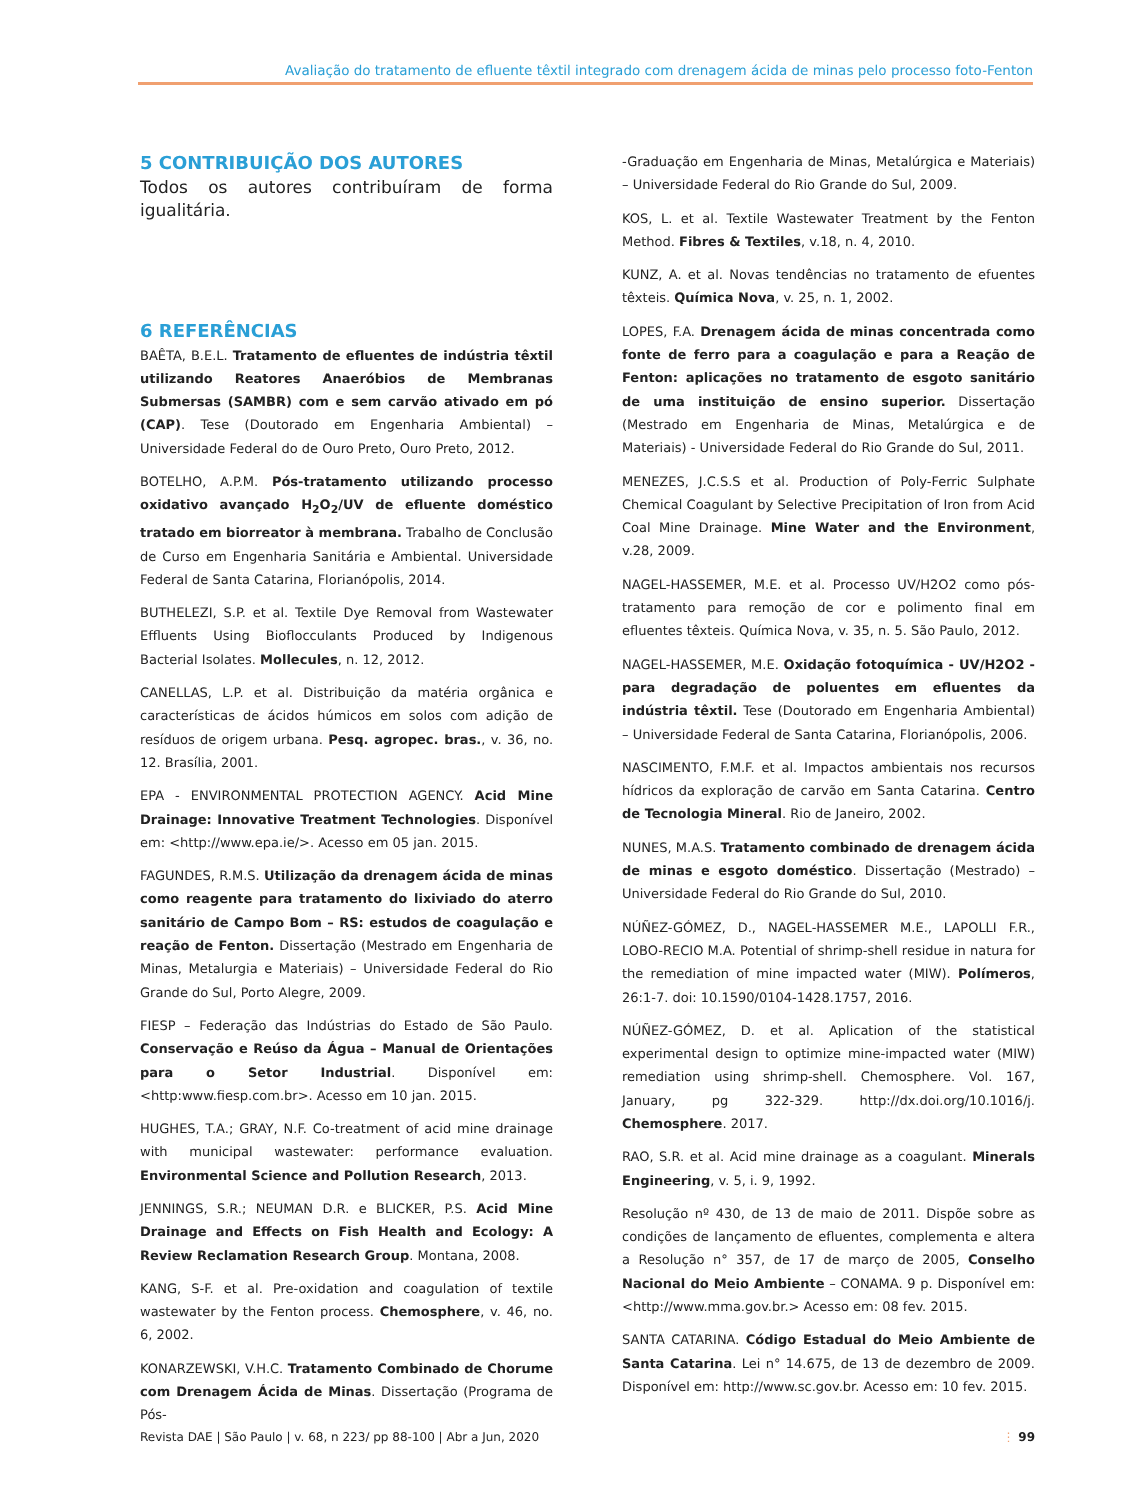Avaliação do tratamento de efluente têxtil integrado com drenagem ácida de minas pelo processo foto-Fenton
5 CONTRIBUIÇÃO DOS AUTORES
Todos os autores contribuíram de forma igualitária.
6 REFERÊNCIAS
BAÊTA, B.E.L. Tratamento de efluentes de indústria têxtil utilizando Reatores Anaeróbios de Membranas Submersas (SAMBR) com e sem carvão ativado em pó (CAP). Tese (Doutorado em Engenharia Ambiental) – Universidade Federal do de Ouro Preto, Ouro Preto, 2012.
BOTELHO, A.P.M. Pós-tratamento utilizando processo oxidativo avançado H<sub>2</sub>O<sub>2</sub>/UV de efluente doméstico tratado em biorreator à membrana. Trabalho de Conclusão de Curso em Engenharia Sanitária e Ambiental. Universidade Federal de Santa Catarina, Florianópolis, 2014.
BUTHELEZI, S.P. et al. Textile Dye Removal from Wastewater Effluents Using Bioflocculants Produced by Indigenous Bacterial Isolates. Mollecules, n. 12, 2012.
CANELLAS, L.P. et al. Distribuição da matéria orgânica e características de ácidos húmicos em solos com adição de resíduos de origem urbana. Pesq. agropec. bras., v. 36, no. 12. Brasília, 2001.
EPA - ENVIRONMENTAL PROTECTION AGENCY. Acid Mine Drainage: Innovative Treatment Technologies. Disponível em: <http://www.epa.ie/>. Acesso em 05 jan. 2015.
FAGUNDES, R.M.S. Utilização da drenagem ácida de minas como reagente para tratamento do lixiviado do aterro sanitário de Campo Bom – RS: estudos de coagulação e reação de Fenton. Dissertação (Mestrado em Engenharia de Minas, Metalurgia e Materiais) – Universidade Federal do Rio Grande do Sul, Porto Alegre, 2009.
FIESP – Federação das Indústrias do Estado de São Paulo. Conservação e Reúso da Água – Manual de Orientações para o Setor Industrial. Disponível em: <http:www.fiesp.com.br>. Acesso em 10 jan. 2015.
HUGHES, T.A.; GRAY, N.F. Co-treatment of acid mine drainage with municipal wastewater: performance evaluation. Environmental Science and Pollution Research, 2013.
JENNINGS, S.R.; NEUMAN D.R. e BLICKER, P.S. Acid Mine Drainage and Effects on Fish Health and Ecology: A Review Reclamation Research Group. Montana, 2008.
KANG, S-F. et al. Pre-oxidation and coagulation of textile wastewater by the Fenton process. Chemosphere, v. 46, no. 6, 2002.
KONARZEWSKI, V.H.C. Tratamento Combinado de Chorume com Drenagem Ácida de Minas. Dissertação (Programa de Pós-
-Graduação em Engenharia de Minas, Metalúrgica e Materiais) – Universidade Federal do Rio Grande do Sul, 2009.
KOS, L. et al. Textile Wastewater Treatment by the Fenton Method. Fibres & Textiles, v.18, n. 4, 2010.
KUNZ, A. et al. Novas tendências no tratamento de efuentes têxteis. Química Nova, v. 25, n. 1, 2002.
LOPES, F.A. Drenagem ácida de minas concentrada como fonte de ferro para a coagulação e para a Reação de Fenton: aplicações no tratamento de esgoto sanitário de uma instituição de ensino superior. Dissertação (Mestrado em Engenharia de Minas, Metalúrgica e de Materiais) - Universidade Federal do Rio Grande do Sul, 2011.
MENEZES, J.C.S.S et al. Production of Poly-Ferric Sulphate Chemical Coagulant by Selective Precipitation of Iron from Acid Coal Mine Drainage. Mine Water and the Environment, v.28, 2009.
NAGEL-HASSEMER, M.E. et al. Processo UV/H2O2 como pós-tratamento para remoção de cor e polimento final em efluentes têxteis. Química Nova, v. 35, n. 5. São Paulo, 2012.
NAGEL-HASSEMER, M.E. Oxidação fotoquímica - UV/H2O2 - para degradação de poluentes em efluentes da indústria têxtil. Tese (Doutorado em Engenharia Ambiental) – Universidade Federal de Santa Catarina, Florianópolis, 2006.
NASCIMENTO, F.M.F. et al. Impactos ambientais nos recursos hídricos da exploração de carvão em Santa Catarina. Centro de Tecnologia Mineral. Rio de Janeiro, 2002.
NUNES, M.A.S. Tratamento combinado de drenagem ácida de minas e esgoto doméstico. Dissertação (Mestrado) – Universidade Federal do Rio Grande do Sul, 2010.
NÚÑEZ-GÓMEZ, D., NAGEL-HASSEMER M.E., LAPOLLI F.R., LOBO-RECIO M.A. Potential of shrimp-shell residue in natura for the remediation of mine impacted water (MIW). Polímeros, 26:1-7. doi: 10.1590/0104-1428.1757, 2016.
NÚÑEZ-GÓMEZ, D. et al. Aplication of the statistical experimental design to optimize mine-impacted water (MIW) remediation using shrimp-shell. Chemosphere. Vol. 167, January, pg 322-329. http://dx.doi.org/10.1016/j. Chemosphere. 2017.
RAO, S.R. et al. Acid mine drainage as a coagulant. Minerals Engineering, v. 5, i. 9, 1992.
Resolução nº 430, de 13 de maio de 2011. Dispõe sobre as condições de lançamento de efluentes, complementa e altera a Resolução n° 357, de 17 de março de 2005, Conselho Nacional do Meio Ambiente – CONAMA. 9 p. Disponível em: <http://www.mma.gov.br.> Acesso em: 08 fev. 2015.
SANTA CATARINA. Código Estadual do Meio Ambiente de Santa Catarina. Lei n° 14.675, de 13 de dezembro de 2009. Disponível em: http://www.sc.gov.br. Acesso em: 10 fev. 2015.
Revista DAE | São Paulo | v. 68, n 223/ pp 88-100 | Abr a Jun, 2020 ⋮ 99